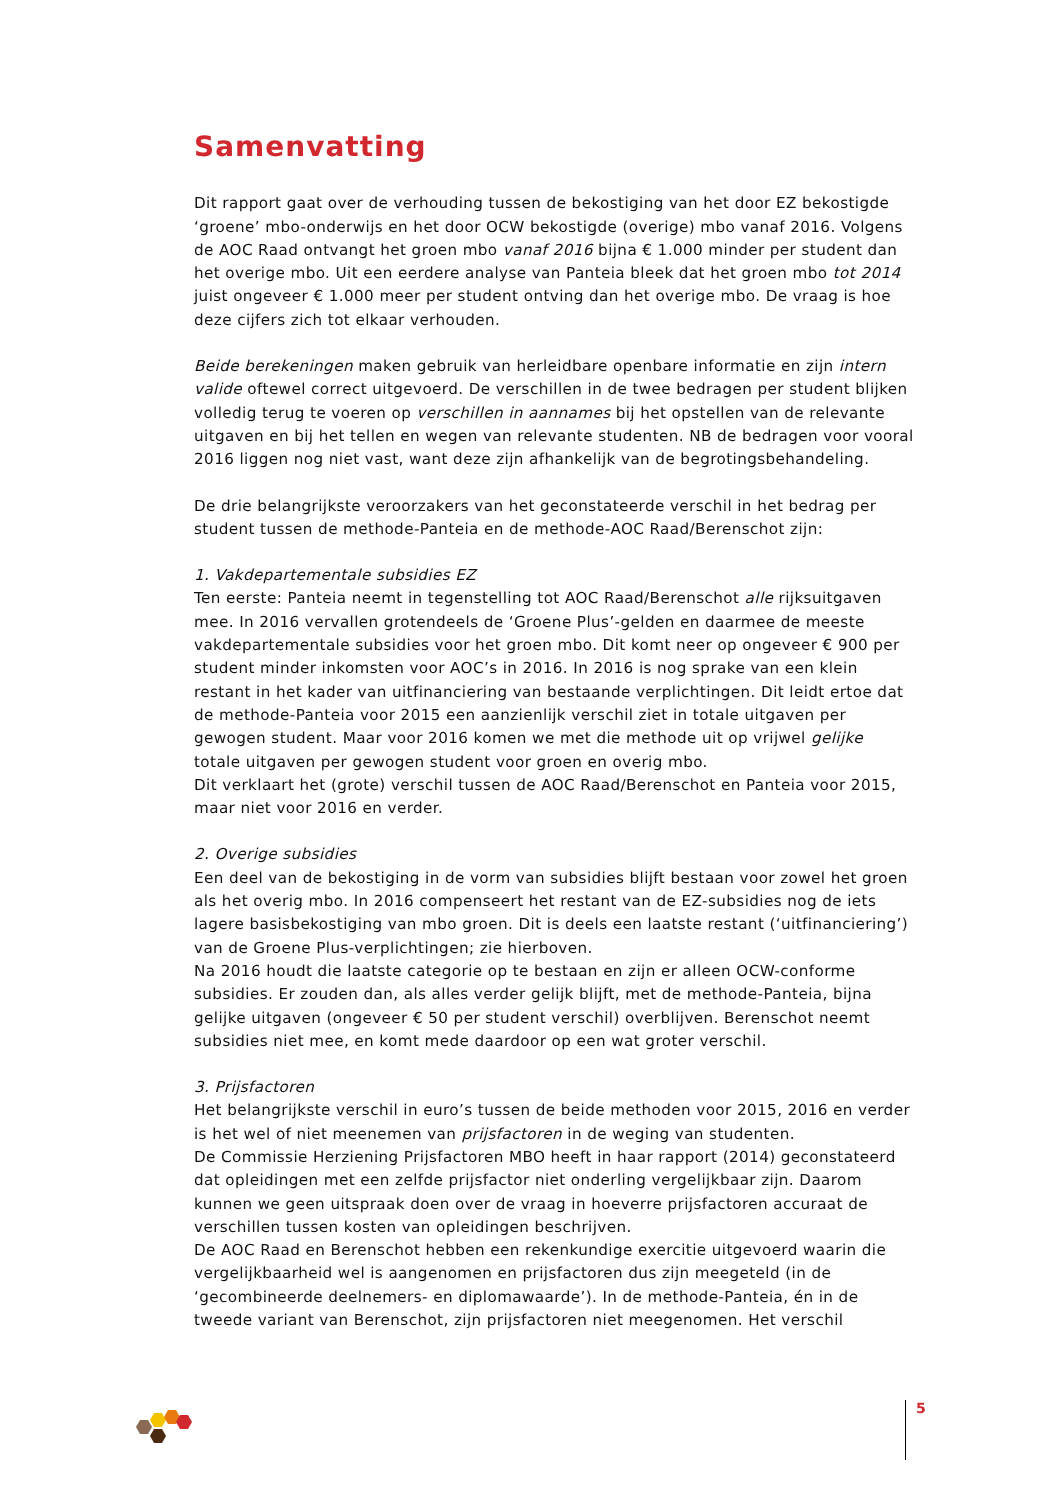Samenvatting
Dit rapport gaat over de verhouding tussen de bekostiging van het door EZ bekostigde ‘groene’ mbo-onderwijs en het door OCW bekostigde (overige) mbo vanaf 2016. Volgens de AOC Raad ontvangt het groen mbo vanaf 2016 bijna € 1.000 minder per student dan het overige mbo. Uit een eerdere analyse van Panteia bleek dat het groen mbo tot 2014 juist ongeveer € 1.000 meer per student ontving dan het overige mbo. De vraag is hoe deze cijfers zich tot elkaar verhouden.
Beide berekeningen maken gebruik van herleidbare openbare informatie en zijn intern valide oftewel correct uitgevoerd. De verschillen in de twee bedragen per student blijken volledig terug te voeren op verschillen in aannames bij het opstellen van de relevante uitgaven en bij het tellen en wegen van relevante studenten. NB de bedragen voor vooral 2016 liggen nog niet vast, want deze zijn afhankelijk van de begrotingsbehandeling.
De drie belangrijkste veroorzakers van het geconstateerde verschil in het bedrag per student tussen de methode-Panteia en de methode-AOC Raad/Berenschot zijn:
1. Vakdepartementale subsidies EZ
Ten eerste: Panteia neemt in tegenstelling tot AOC Raad/Berenschot alle rijksuitgaven mee. In 2016 vervallen grotendeels de ‘Groene Plus’-gelden en daarmee de meeste vakdepartementale subsidies voor het groen mbo. Dit komt neer op ongeveer € 900 per student minder inkomsten voor AOC’s in 2016. In 2016 is nog sprake van een klein restant in het kader van uitfinanciering van bestaande verplichtingen. Dit leidt ertoe dat de methode-Panteia voor 2015 een aanzienlijk verschil ziet in totale uitgaven per gewogen student. Maar voor 2016 komen we met die methode uit op vrijwel gelijke totale uitgaven per gewogen student voor groen en overig mbo.
Dit verklaart het (grote) verschil tussen de AOC Raad/Berenschot en Panteia voor 2015, maar niet voor 2016 en verder.
2. Overige subsidies
Een deel van de bekostiging in de vorm van subsidies blijft bestaan voor zowel het groen als het overig mbo. In 2016 compenseert het restant van de EZ-subsidies nog de iets lagere basisbekostiging van mbo groen. Dit is deels een laatste restant (‘uitfinanciering’) van de Groene Plus-verplichtingen; zie hierboven.
Na 2016 houdt die laatste categorie op te bestaan en zijn er alleen OCW-conforme subsidies. Er zouden dan, als alles verder gelijk blijft, met de methode-Panteia, bijna gelijke uitgaven (ongeveer € 50 per student verschil) overblijven. Berenschot neemt subsidies niet mee, en komt mede daardoor op een wat groter verschil.
3. Prijsfactoren
Het belangrijkste verschil in euro’s tussen de beide methoden voor 2015, 2016 en verder is het wel of niet meenemen van prijsfactoren in de weging van studenten.
De Commissie Herziening Prijsfactoren MBO heeft in haar rapport (2014) geconstateerd dat opleidingen met een zelfde prijsfactor niet onderling vergelijkbaar zijn. Daarom kunnen we geen uitspraak doen over de vraag in hoeverre prijsfactoren accuraat de verschillen tussen kosten van opleidingen beschrijven.
De AOC Raad en Berenschot hebben een rekenkundige exercitie uitgevoerd waarin die vergelijkbaarheid wel is aangenomen en prijsfactoren dus zijn meegeteld (in de ‘gecombineerde deelnemers- en diplomawaarde’). In de methode-Panteia, én in de tweede variant van Berenschot, zijn prijsfactoren niet meegenomen. Het verschil
5